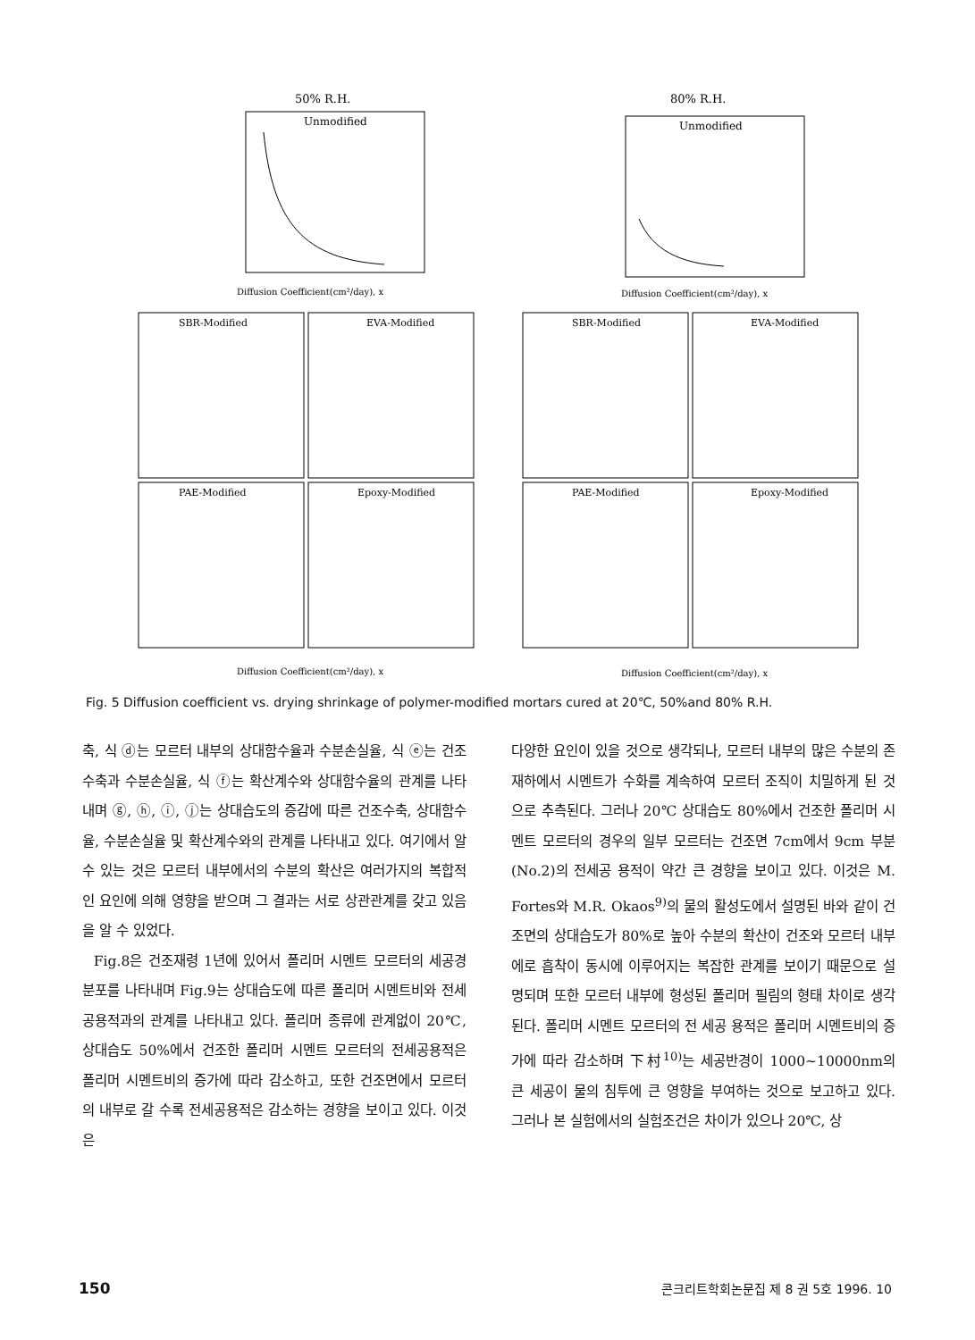50% R.H.
Unmodified
Diffusion Coefficient(cm²/day), x
80% R.H.
Unmodified
Diffusion Coefficient(cm²/day), x
SBR-Modified
EVA-Modified
SBR-Modified
EVA-Modified
PAE-Modified
Epoxy-Modified
PAE-Modified
Epoxy-Modified
Diffusion Coefficient(cm²/day), x
Diffusion Coefficient(cm²/day), x
Fig. 5 Diffusion coefficient vs. drying shrinkage of polymer-modified mortars cured at 20℃, 50%and 80% R.H.
축, 식 ⓓ는 모르터 내부의 상대함수율과 수분손실율, 식 ⓔ는 건조수축과 수분손실율, 식 ⓕ는 확산계수와 상대함수율의 관계를 나타내며 ⓖ, ⓗ, ⓘ, ⓙ는 상대습도의 증감에 따른 건조수축, 상대함수율, 수분손실율 및 확산계수와의 관계를 나타내고 있다. 여기에서 알 수 있는 것은 모르터 내부에서의 수분의 확산은 여러가지의 복합적인 요인에 의해 영향을 받으며 그 결과는 서로 상관관계를 갖고 있음을 알 수 있었다.
Fig.8은 건조재령 1년에 있어서 폴리머 시멘트 모르터의 세공경 분포를 나타내며 Fig.9는 상대습도에 따른 폴리머 시멘트비와 전세공용적과의 관계를 나타내고 있다. 폴리머 종류에 관계없이 20℃, 상대습도 50%에서 건조한 폴리머 시멘트 모르터의 전세공용적은 폴리머 시멘트비의 증가에 따라 감소하고, 또한 건조면에서 모르터의 내부로 갈 수록 전세공용적은 감소하는 경향을 보이고 있다. 이것은
다양한 요인이 있을 것으로 생각되나, 모르터 내부의 많은 수분의 존재하에서 시멘트가 수화를 계속하여 모르터 조직이 치밀하게 된 것으로 추측된다. 그러나 20℃ 상대습도 80%에서 건조한 폴리머 시멘트 모르터의 경우의 일부 모르터는 건조면 7cm에서 9cm 부분(No.2)의 전세공 용적이 약간 큰 경향을 보이고 있다. 이것은 M. Fortes와 M.R. Okaos<sup>9)</sup>의 물의 활성도에서 설명된 바와 같이 건조면의 상대습도가 80%로 높아 수분의 확산이 건조와 모르터 내부에로 흡착이 동시에 이루어지는 복잡한 관계를 보이기 때문으로 설명되며 또한 모르터 내부에 형성된 폴리머 필림의 형태 차이로 생각된다. 폴리머 시멘트 모르터의 전 세공 용적은 폴리머 시멘트비의 증가에 따라 감소하며 下村<sup>10)</sup>는 세공반경이 1000~10000nm의 큰 세공이 물의 침투에 큰 영향을 부여하는 것으로 보고하고 있다. 그러나 본 실험에서의 실험조건은 차이가 있으나 20℃, 상
150 콘크리트학회논문집 제 8 권 5호 1996. 10